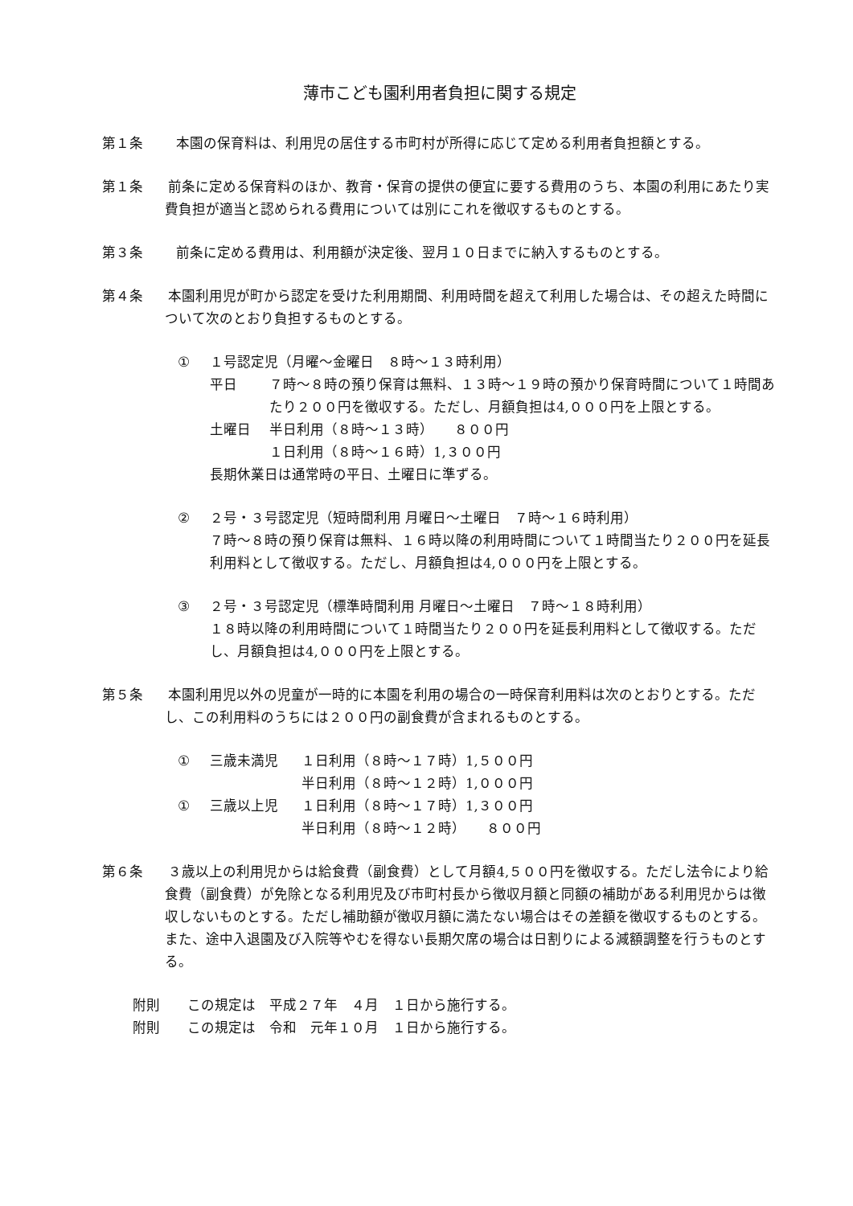薄市こども園利用者負担に関する規定
第１条 本園の保育料は、利用児の居住する市町村が所得に応じて定める利用者負担額とする。
第１条 前条に定める保育料のほか、教育・保育の提供の便宜に要する費用のうち、本園の利用にあたり実費負担が適当と認められる費用については別にこれを徴収するものとする。
第３条 前条に定める費用は、利用額が決定後、翌月１０日までに納入するものとする。
第４条 本園利用児が町から認定を受けた利用期間、利用時間を超えて利用した場合は、その超えた時間について次のとおり負担するものとする。
① １号認定児（月曜～金曜日　８時～１３時利用）
| 平日 | ７時～８時の預り保育は無料、１３時～１９時の預かり保育時間について１時間あたり２００円を徴収する。ただし、月額負担は4,０００円を上限とする。 |
| 土曜日 | 半日利用（８時～１３時） ８００円 １日利用（８時～１６時）1,３００円 |
長期休業日は通常時の平日、土曜日に準ずる。
② ２号・３号認定児（短時間利用 月曜日～土曜日　７時～１６時利用）
７時～８時の預り保育は無料、１６時以降の利用時間について１時間当たり２００円を延長利用料として徴収する。ただし、月額負担は4,０００円を上限とする。
③ ２号・３号認定児（標準時間利用 月曜日～土曜日　７時～１８時利用）
１８時以降の利用時間について１時間当たり２００円を延長利用料として徴収する。ただし、月額負担は4,０００円を上限とする。
第５条 本園利用児以外の児童が一時的に本園を利用の場合の一時保育利用料は次のとおりとする。ただし、この利用料のうちには２００円の副食費が含まれるものとする。
| ① | 三歳未満児 | １日利用（８時～１７時）1,５００円 |
| | | 半日利用（８時～１２時）1,０００円 |
| ① | 三歳以上児 | １日利用（８時～１７時）1,３００円 |
| | | 半日利用（８時～１２時） ８００円 |
第６条 ３歳以上の利用児からは給食費（副食費）として月額4,５００円を徴収する。ただし法令により給食費（副食費）が免除となる利用児及び市町村長から徴収月額と同額の補助がある利用児からは徴収しないものとする。ただし補助額が徴収月額に満たない場合はその差額を徴収するものとする。また、途中入退園及び入院等やむを得ない長期欠席の場合は日割りによる減額調整を行うものとする。
附則　　この規定は　平成２７年　４月　１日から施行する。
附則　　この規定は　令和　元年１０月　１日から施行する。